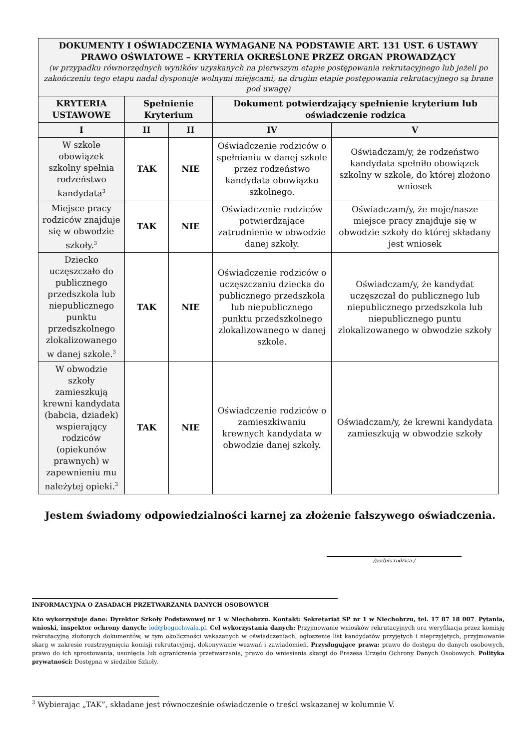| DOKUMENTY I OŚWIADCZENIA WYMAGANE NA PODSTAWIE ART. 131 UST. 6 USTAWY PRAWO OŚWIATOWE – KRYTERIA OKREŚLONE PRZEZ ORGAN PROWADZĄCY (w przypadku równorzędnych wyników uzyskanych na pierwszym etapie postępowania rekrutacyjnego lub jeżeli po zakończeniu tego etapu nadal dysponuje wolnymi miejscami, na drugim etapie postępowania rekrutacyjnego są brane pod uwagę) | | | | |
| KRYTERIA USTAWOWE | Spełnienie Kryterium | | Dokument potwierdzający spełnienie kryterium lub oświadczenie rodzica | |
| I | II | II | IV | V |
| W szkole obowiązek szkolny spełnia rodzeństwo kandydata<sup>3</sup> | TAK | NIE | Oświadczenie rodziców o spełnianiu w danej szkole przez rodzeństwo kandydata obowiązku szkolnego. | Oświadczam/y, że rodzeństwo kandydata spełniło obowiązek szkolny w szkole, do której złożono wniosek |
| Miejsce pracy rodziców znajduje się w obwodzie szkoły.<sup>3</sup> | TAK | NIE | Oświadczenie rodziców potwierdzające zatrudnienie w obwodzie danej szkoły. | Oświadczam/y, że moje/nasze miejsce pracy znajduje się w obwodzie szkoły do której składany jest wniosek |
| Dziecko uczęszczało do publicznego przedszkola lub niepublicznego punktu przedszkolnego zlokalizowanego w danej szkole.<sup>3</sup> | TAK | NIE | Oświadczenie rodziców o uczęszczaniu dziecka do publicznego przedszkola lub niepublicznego punktu przedszkolnego zlokalizowanego w danej szkole. | Oświadczam/y, że kandydat uczęszczał do publicznego lub niepublicznego przedszkola lub niepublicznego puntu zlokalizowanego w obwodzie szkoły |
| W obwodzie szkoły zamieszkują krewni kandydata (babcia, dziadek) wspierający rodziców (opiekunów prawnych) w zapewnieniu mu należytej opieki.<sup>3</sup> | TAK | NIE | Oświadczenie rodziców o zamieszkiwaniu krewnych kandydata w obwodzie danej szkoły. | Oświadczam/y, że krewni kandydata zamieszkują w obwodzie szkoły |
Jestem świadomy odpowiedzialności karnej za złożenie fałszywego oświadczenia.
/podpis rodzica /
INFORMACYJNA O ZASADACH PRZETWARZANIA DANYCH OSOBOWYCH
Kto wykorzystuje dane: Dyrektor Szkoły Podstawowej nr 1 w Niechobrzu. Kontakt: Sekretariat SP nr 1 w Niechobrzu, tel. 17 87 18 007. Pytania, wnioski, inspektor ochrony danych: iod@boguchwala.pl. Cel wykorzystania danych: Przyjmowanie wniosków rekrutacyjnych ora weryfikacja przez komisję rekrutacyjną złożonych dokumentów, w tym okoliczności wskazanych w oświadczeniach, ogłoszenie list kandydatów przyjętych i nieprzyjętych, przyjmowanie skarg w zakresie rozstrzygnięcia komisji rekrutacyjnej, dokonywanie wezwań i zawiadomień. Przysługujące prawa: prawo do dostępu do danych osobowych, prawo do ich sprostowania, usunięcia lub ograniczenia przetwarzania, prawo do wniesienia skargi do Prezesa Urzędu Ochrony Danych Osobowych. Polityka prywatności: Dostępna w siedzibie Szkoły.
<sup>3</sup> Wybierając „TAK”, składane jest równocześnie oświadczenie o treści wskazanej w kolumnie V.